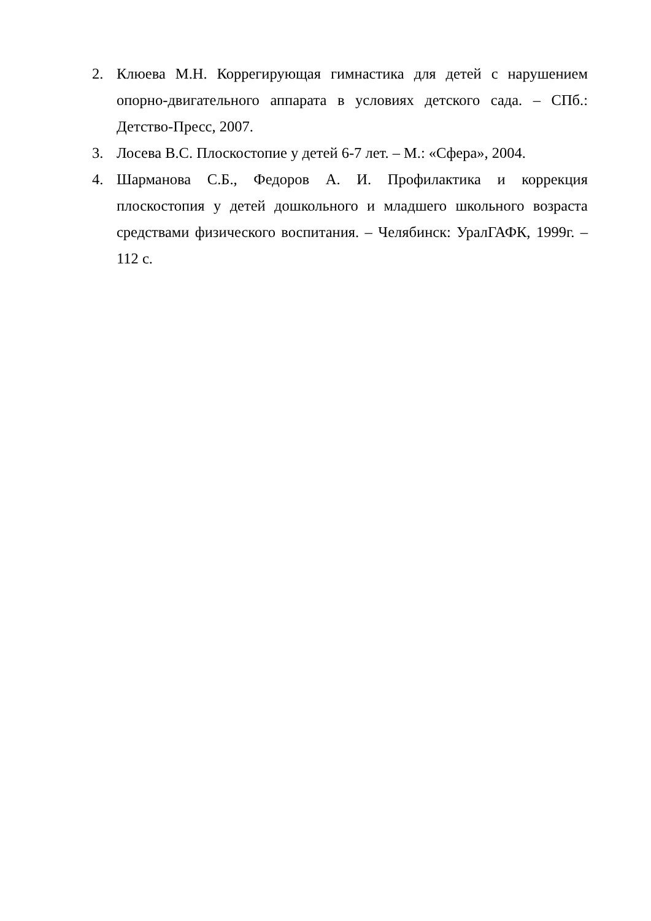2. Клюева М.Н. Коррегирующая гимнастика для детей с нарушением опорно-двигательного аппарата в условиях детского сада. – СПб.: Детство-Пресс, 2007.
3. Лосева В.С. Плоскостопие у детей 6-7 лет. – М.: «Сфера», 2004.
4. Шарманова С.Б., Федоров А. И. Профилактика и коррекция плоскостопия у детей дошкольного и младшего школьного возраста средствами физического воспитания. – Челябинск: УралГАФК, 1999г. – 112 с.